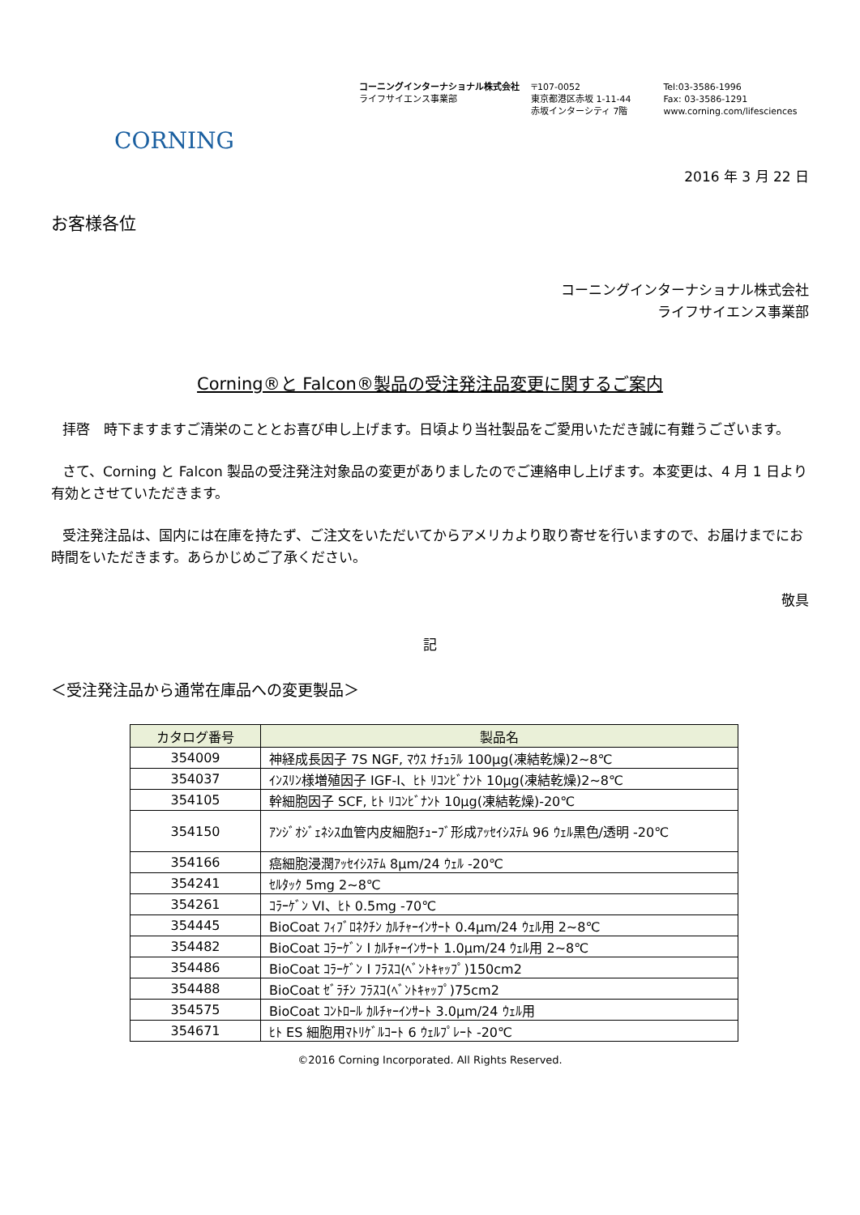コーニングインターナショナル株式会社
ライフサイエンス事業部
〒107-0052
東京都港区赤坂 1-11-44
赤坂インターシティ 7階
Tel:03-3586-1996
Fax: 03-3586-1291
www.corning.com/lifesciences
CORNING
2016 年 3 月 22 日
お客様各位
コーニングインターナショナル株式会社
ライフサイエンス事業部
Corning®と Falcon®製品の受注発注品変更に関するご案内
拝啓　時下ますますご清栄のこととお喜び申し上げます。日頃より当社製品をご愛用いただき誠に有難うございます。
さて、Corning と Falcon 製品の受注発注対象品の変更がありましたのでご連絡申し上げます。本変更は、4 月 1 日より有効とさせていただきます。
受注発注品は、国内には在庫を持たず、ご注文をいただいてからアメリカより取り寄せを行いますので、お届けまでにお時間をいただきます。あらかじめご了承ください。
敬具
記
＜受注発注品から通常在庫品への変更製品＞
| カタログ番号 | 製品名 |
| --- | --- |
| 354009 | 神経成長因子 7S NGF, ﾏｳｽ ﾅﾁｭﾗﾙ 100µg(凍結乾燥)2~8℃ |
| 354037 | ｲﾝｽﾘﾝ様増殖因子 IGF-I、ﾋﾄ ﾘｺﾝﾋﾞﾅﾝﾄ 10µg(凍結乾燥)2~8℃ |
| 354105 | 幹細胞因子 SCF, ﾋﾄ ﾘｺﾝﾋﾞﾅﾝﾄ 10µg(凍結乾燥)-20℃ |
| 354150 | ｱﾝｼﾞｵｼﾞｪﾈｼｽ血管内皮細胞ﾁｭｰﾌﾞ形成ｱｯｾｲｼｽﾃﾑ 96 ｳｪﾙ黒色/透明 -20℃ |
| 354166 | 癌細胞浸潤ｱｯｾｲｼｽﾃﾑ 8µm/24 ｳｪﾙ -20℃ |
| 354241 | ｾﾙﾀｯｸ 5mg 2~8℃ |
| 354261 | ｺﾗｰｹﾞﾝ VI、ﾋﾄ 0.5mg -70℃ |
| 354445 | BioCoat ﾌｨﾌﾞﾛﾈｸﾁﾝ ｶﾙﾁｬｰｲﾝｻｰﾄ 0.4µm/24 ｳｪﾙ用 2~8℃ |
| 354482 | BioCoat ｺﾗｰｹﾞﾝ I ｶﾙﾁｬｰｲﾝｻｰﾄ 1.0µm/24 ｳｪﾙ用 2~8℃ |
| 354486 | BioCoat ｺﾗｰｹﾞﾝ I ﾌﾗｽｺ(ﾍﾞﾝﾄｷｬｯﾌﾟ)150cm2 |
| 354488 | BioCoat ｾﾞﾗﾁﾝ ﾌﾗｽｺ(ﾍﾞﾝﾄｷｬｯﾌﾟ)75cm2 |
| 354575 | BioCoat ｺﾝﾄﾛｰﾙ ｶﾙﾁｬｰｲﾝｻｰﾄ 3.0µm/24 ｳｪﾙ用 |
| 354671 | ﾋﾄ ES 細胞用ﾏﾄﾘｹﾞﾙｺｰﾄ 6 ｳｪﾙﾌﾟﾚｰﾄ -20℃ |
©2016 Corning Incorporated. All Rights Reserved.